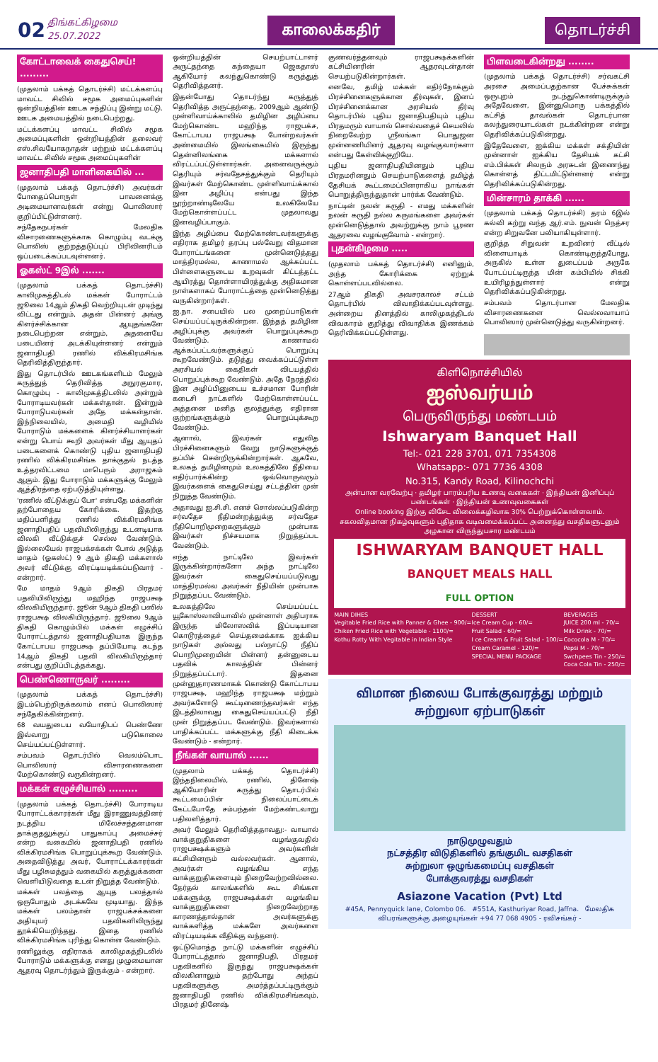02 திங்கட்கிழமை
25.07.2022
காலைக்கதிர் தொடர்ச்சி
கோட்டாவைக் கைதுசெய்! .........
(முதலாம் பக்கத் தொடர்ச்சி) மட்டக்களப்பு மாவட்ட சிவில் சமூக அமைப்புகளின் ஒன்றியத்தின் ஊடக சந்திப்பு இன்று மட்டு. ஊடக அமையத்தில் நடைபெற்றது.
மட்டக்களப்பு மாவட்ட சிவில் சமூக அமைப்புகளின் ஒன்றியத்தின் தலைவர் எஸ்.சிவயோகநாதன் மற்றும் மட்டக்களப்பு மாவட்ட சிவில் சமூக அமைப்புகளின்
ஜனாதிபதி மாளிகையில் ...
(முதலாம் பக்கத் தொடர்ச்சி) அவர்கள் போதைப்பொருள் பாவனைக்கு அடிமையானவர்கள் என்று பொலிஸார் குறிப்பிட்டுள்ளனர்.
சந்தேகநபர்கள் மேலதிக விசாரணைகளுக்காக கொழும்பு வடக்கு பொலிஸ் குற்றத்தடுப்புப் பிரிவினரிடம் ஒப்படைக்கப்படவுள்ளனர்.
ஓகஸ்ட் 9இல் .......
(முதலாம் பக்கத் தொடர்ச்சி) காலிமுகத்திடல் மக்கள் போராட்டம் ஜூலை 14ஆம் திகதி வெற்றியுடன் முடிந்து விட்டது என்றும், அதன் பின்னர் அங்கு கிளர்ச்சிக்கான ஆயுதங்களே நடைபெற்றன என்றும், அதனையே படையினர் அடக்கியுள்ளனர் என்றும் ஜனாதிபதி ரணில் விக்கிரமசிங்க தெரிவித்திருந்தார்.
இது தொடர்பில் ஊடகங்களிடம் மேலும் கருத்துத் தெரிவித்த அநுரகுமார, கொழும்பு - காலிமுகத்திடலில் அன்றும் போராடியவர்கள் மக்கள்தான். இன்றும் போராடுபவர்கள் அதே மக்கள்தான். இந்நிலையில், அமைதி வழியில் போராடும் மக்களைக் கிளர்ச்சியாளர்கள் என்று பொய் கூறி அவர்கள் மீது ஆயுதப் படைகளைக் கொண்டு புதிய ஜனாதிபதி ரணில் விக்கிரமசிங்க தாக்குதல் நடத்த உத்தரவிட்டமை மாபெரும் அராஜகம் ஆகும். இது போராடும் மக்களுக்கு மேலும் ஆத்திரத்தை ஏற்படுத்தியுள்ளது.
'ரணில் வீட்டுக்குப் போ' என்பதே மக்களின் தற்போதைய கோரிக்கை. இதற்கு மதிப்பளித்து ரணில் விக்கிரமசிங்க ஜனாதிபதிப் பதவியிலிருந்து உடனடியாக விலகி வீட்டுக்குச் செல்ல வேண்டும். இல்லையேல் ராஜபக்சக்கள் போல் அடுத்த மாதம் (ஓகஸ்ட்) 9 ஆம் திகதி மக்களால் அவர் வீட்டுக்கு விரட்டியடிக்கப்படுவார் - என்றார்.
மே மாதம் 9ஆம் திகதி பிரதமர் பதவியிலிருந்து மஹிந்த ராஜபக்ஷ விலகியிருந்தார். ஜூன் 9ஆம் திகதி பஸில் ராஜபக்ஷ விலகியிருந்தார். ஜூலை 9ஆம் திகதி கொழும்பில் மக்கள் எழுச்சிப் போராட்டத்தால் ஜனாதிபதியாக இருந்த கோட்டாபய ராஜபக்ஷ தப்பியோடி கடந்த 14ஆம் திகதி பதவி விலகியிருந்தார் என்பது குறிப்பிடத்தக்கது.
பெண்ணொருவர் .........
(முதலாம் பக்கத் தொடர்ச்சி) இடம்பெற்றிருக்கலாம் எனப் பொலிஸார் சந்தேகிக்கின்றனர்.
68 வயதுடைய வயோதிபப் பெண்ணே இவ்வாறு படுகொலை செய்யப்பட்டுள்ளார்.
சம்பவம் தொடர்பில் வெலம்பொட பொலிஸார் விசாரணைகளை மேற்கொண்டு வருகின்றனர்.
மக்கள் எழுச்சியால் .........
(முதலாம் பக்கத் தொடர்ச்சி) போராடிய போராட்டக்காரர்கள் மீது இராணுவத்தினர் நடத்திய மிலேச்சத்தனமான தாக்குதலுக்குப் பாதுகாப்பு அமைச்சர் என்ற வகையில் ஜனாதிபதி ரணில் விக்கிரமசிங்க பொறுப்புக்கூற வேண்டும். அதைவிடுத்து அவர், போராட்டக்காரர்கள் மீது பழிசுமத்தும் வகையில் கருத்துக்களை வெளியிடுவதை உடன் நிறுத்த வேண்டும்.
மக்கள் பலத்தை ஆயுத பலத்தால் ஒருபோதும் அடக்கவே முடியாது. இந்த மக்கள் பலம்தான் ராஜபக்சக்களை அதியுயர் பதவிகளிலிருந்து தூக்கியெறிந்தது. இதை ரணில் விக்கிரமசிங்க புரிந்து கொள்ள வேண்டும்.
ரணிலுக்கு எதிராகக் காலிமுகத்திடலில் போராடும் மக்களுக்கு எனது முழுமையான ஆதரவு தொடர்ந்தும் இருக்கும் - என்றார்.
ஒன்றியத்தின் செயற்பாட்டாளர் அருட்தந்தை கந்தையா ஜெகதாஸ் ஆகியோர் கலந்துகொண்டு கருத்துத் தெரிவித்தனர்.
இதன்போது தொடர்ந்து கருத்துத் தெரிவித்த அருட்தந்தை, 2009ஆம் ஆண்டு முள்ளிவாய்க்காலில் தமிழின அழிப்பை மேற்கொண்ட மஹிந்த ராஜபக்ச, கோட்டாபய ராஜபக்ஷ போன்றவர்கள் அண்மையில் இலங்கையில் இருந்து தென்னிலங்கை மக்களால் விரட்டப்பட்டுள்ளார்கள். அனைவருக்கும் தெரியும் சர்வதேசத்துக்கும் தெரியும் இவர்கள் மேற்கொண்ட முள்ளிவாய்க்கால் இன அழிப்பு என்பது இந்த நூற்றாண்டிலேயே உலகிலேயே மேற்கொள்ளப்பட்ட முதலாவது இனவழிப்பாகும்.
இந்த அழிப்பை மேற்கொண்டவர்களுக்கு எதிராக தமிழர் தரப்பு பல்வேறு விதமான போராட்டங்களை முன்னெடுத்தது மாத்திரமல்ல, காணாமல் ஆக்கப்பட்ட பிள்ளைகளுடைய உறவுகள் கிட்டத்தட்ட ஆயிரத்து தொள்ளாயிரத்துக்கு அதிகமான நாள்களாகப் போராட்டத்தை முன்னெடுத்து வருகின்றார்கள்.
ஐ.நா. சபையில் பல முறைப்பாடுகள் செய்யப்பட்டிருக்கின்றன. இந்தத் தமிழின அழிப்புக்கு அவர்கள் பொறுப்புக்கூற வேண்டும். காணாமல் ஆக்கப்பட்டவர்களுக்குப் பொறுப்பு கூறவேண்டும். தடுத்து வைக்கப்பட்டுள்ள அரசியல் கைதிகள் விடயத்தில் பொறுப்புக்கூற வேண்டும். அதே நேரத்தில் இன அழிப்பினுடைய உச்சமான போரின் கடைசி நாட்களில் மேற்கொள்ளப்பட்ட அத்தனை மனித குலத்துக்கு எதிரான குற்றங்களுக்கும் பொறுப்புக்கூற வேண்டும்.
ஆனால், இவர்கள் எதுவித பிரச்சினைகளும் வேறு நாடுகளுக்குத் தப்பிச் சென்றிருக்கின்றார்கள். ஆகவே, உலகத் தமிழினமும் உலகத்திலே நீதியை எதிர்பார்க்கின்ற ஒவ்வொருவரும் இவர்களைக் கைதுசெய்து சட்டத்தின் முன் நிறுத்த வேண்டும்.
அதாவது ஐ.சி.சி. எனச் சொல்லப்படுகின்ற சர்வதேச நீதிமன்றத்துக்கு சர்வதேச நீதிபொறிமுறைகளுக்கும் முன்பாக இவர்கள் நிச்சயமாக நிறுத்தப்பட வேண்டும்.
எந்த நாட்டிலே இவர்கள் இருக்கின்றார்களோ அந்த நாட்டிலே இவர்கள் கைதுசெய்யப்படுவது மாத்திரமல்ல அவர்கள் நீதியின் முன்பாக நிறுத்தப்பட வேண்டும்.
உலகத்திலே செய்யப்பட்ட யூகோஸ்லாவியாவில் முன்னாள் அதிபராக இருந்த மிலோஸவிக் இப்படியான கொடூரத்தைச் செய்தமைக்காக ஐக்கிய நாடுகள் அல்லது பல்நாட்டு நீதிப் பொறிமுறையின் பின்னர் தன்னுடைய பதவிக் காலத்தின் பின்னர் நிறுத்தப்பட்டார். இதனை முன்னுதாரணமாகக் கொண்டு கோட்டாபய ராஜபக்ஷ, மஹிந்த ராஜபக்ஷ மற்றும் அவர்களோடு கூட்டிணைந்தவர்கள் எந்த இடத்திலாவது கைதுசெய்யப்பட்டு நீதி முன் நிறுத்தப்பட வேண்டும். இவர்களால் பாதிக்கப்பட்ட மக்களுக்கு நீதி கிடைக்க வேண்டும் - என்றார்.
நீங்கள் வாயால் ......
(முதலாம் பக்கத் தொடர்ச்சி) இந்தநிலையில், ரணில், தினேஷ் ஆகியோரின் கருத்து தொடர்பில் கூட்டமைப்பின் நிலைப்பாட்டைக் கேட்டபோதே சம்பந்தன் மேற்கண்டவாறு பதிலளித்தார்.
அவர் மேலும் தெரிவித்ததாவது:- வாயால் வாக்குறுதிகளை வழங்குவதில் ராஜபக்ஷக்களும் அவர்களின் கட்சியினரும் வல்லவர்கள். ஆனால், அவர்கள் வழங்கிய எந்த வாக்குறுதிகளையும் நிறைவேற்றவில்லை. தேர்தல் காலங்களில் கூட சிங்கள மக்களுக்கு ராஜபக்ஷக்கள் வழங்கிய வாக்குறுதிகளை நிறைவேற்றாத காரணத்தால்தான் அவர்களுக்கு வாக்களித்த மக்களே அவர்களை விரட்டியடிக்க வீதிக்கு வந்தனர்.
ஒட்டுமொத்த நாட்டு மக்களின் எழுச்சிப் போராட்டத்தால் ஜனாதிபதி, பிரதமர் பதவிகளில் இருந்து ராஜபக்ஷக்கள் விலகினாலும் தற்போது அந்தப் பதவிகளுக்கு அமர்த்தப்பட்டிருக்கும் ஜனாதிபதி ரணில் விக்கிரமசிங்கவும், பிரதமர் தினேஷ்
குணவர்த்தனவும் ராஜபக்ஷக்களின் கட்சியினரின் ஆதரவுடன்தான் செயற்படுகின்றார்கள்.
எனவே, தமிழ் மக்கள் எதிர்நோக்கும் பிரச்சினைகளுக்கான தீர்வுகள், இனப் பிரச்சினைக்கான அரசியல் தீர்வு தொடர்பில் புதிய ஜனாதிபதியும் புதிய பிரதமரும் வாயால் சொல்வதைச் செயலில் நிறைவேற்ற ஸ்ரீலங்கா பொதுஜன முன்னணியினர் ஆதரவு வழங்குவார்களா என்பது கேள்விக்குறியே.
புதிய ஜனாதிபதியினதும் புதிய பிரதமரினதும் செயற்பாடுகளைத் தமிழ்த் தேசியக் கூட்டமைப்பினராகிய நாங்கள் பொறுத்திருந்துதான் பார்க்க வேண்டும்.
நாட்டின் நலன் கருதி - எமது மக்களின் நலன் கருதி நல்ல கருமங்களை அவர்கள் முன்னெடுத்தால் அவற்றுக்கு நாம் பூரண ஆதரவை வழங்குவோம் - என்றார்.
புதன்கிழமை .....
(முதலாம் பக்கத் தொடர்ச்சி) எனினும், அந்த கோரிக்கை ஏற்றுக் கொள்ளப்படவில்லை.
27ஆம் திகதி அவசரகாலச் சட்டம் தொடர்பில் விவாதிக்கப்படவுள்ளது. அன்றைய தினத்தில் காலிமுகத்திடல் விவகாரம் குறித்து விவாதிக்க இணக்கம் தெரிவிக்கப்பட்டுள்ளது.
பிளவடைகின்றது ........
(முதலாம் பக்கத் தொடர்ச்சி) சர்வகட்சி அரசை அமைப்பதற்கான பேச்சுக்கள் ஒருபுறம் நடந்துகொண்டிருக்கும் அதேவேளை, இன்னுமொரு பக்கத்தில் கட்சித் தாவல்கள் தொடர்பான கலந்துரையாடல்கள் நடக்கின்றன என்று தெரிவிக்கப்படுகின்றது.
இதேவேளை, ஐக்கிய மக்கள் சக்தியின் முன்னாள் ஐக்கிய தேசியக் கட்சி எம்.பிக்கள் சிலரும் அரசுடன் இணைந்து கொள்ளத் திட்டமிட்டுள்ளனர் என்று தெரிவிக்கப்படுகின்றது.
மின்சாரம் தாக்கி ......
(முதலாம் பக்கத் தொடர்ச்சி) தரம் 6இல் கல்வி கற்று வந்த ஆர்.எம். நுவன் நெத்சர என்ற சிறுவனே பலியாகியுள்ளார்.
குறித்த சிறுவன் உறவினர் வீட்டில் விளையாடிக் கொண்டிருந்தபோது, அருகில் உள்ள துடைப்பம் அருகே போடப்பட்டிருந்த மின் கம்பியில் சிக்கி உயிரிழந்துள்ளார் என்று தெரிவிக்கப்படுகின்றது.
சம்பவம் தொடர்பான மேலதிக விசாரணைகளை வெல்லவாயாப் பொலிஸார் முன்னெடுத்து வருகின்றனர்.
கிளிநொச்சியில்
ஐஸ்வர்யம்
பெருவிருந்து மண்டபம்
Ishwaryam Banquet Hall
Tel:- 021 228 3701, 071 7354308
Whatsapp:- 071 7736 4308
No.315, Kandy Road, Kilinochchi
அன்பான வரவேற்பு · தமிழர் பாரம்பரிய உணவு வகைகள் · இந்தியன் இனிப்புப் பண்டங்கள் · இந்தியன் உணவுவகைகள்
Online booking இற்கு விசேட விலைக்கழிவாக 30% பெற்றுக்கொள்ளலாம்.
சகலவிதமான நிகழ்வுகளும் புதிதாக வடிவமைக்கப்பட்ட அனைத்து வசதிகளுடனும் அழகான விருந்துபசார மண்டபம்
ISHWARYAM BANQUET HALL
BANQUET MEALS HALL
FULL OPTION
MAIN DIHES
Vegitable Fried Rice with Panner & Ghee - 900/=
Chiken Fried Rice with Vegetable - 1100/=
Kothu Rotty With Vegitable in Indian Style
DESSERT
Ice Cream Cup - 60/=
Fruit Salad - 60/=
I ce Cream & Fruit Salad - 100/=
Cream Caramel - 120/=
SPECIAL MENU PACKAGE
BEVERAGES
JUICE 200 ml - 70/=
Milk Drink - 70/=
Cococola M - 70/=
Pepsi M - 70/=
Swchpees Tin - 250/=
Coca Cola Tin - 250/=
விமான நிலைய போக்குவரத்து மற்றும் சுற்றுலா ஏற்பாடுகள்
நாடுமுழுவதும்
நட்சத்திர விடுதிகளில் தங்குமிட வசதிகள்
சுற்றுலா ஒழுங்கமைப்பு வசதிகள்
போக்குவரத்து வசதிகள்
Asiazone Vacation (Pvt) Ltd
#45A, Pennyquick lane, Colombo 06. #551A, Kasthuriyar Road, Jaffna. மேலதிக விபரங்களுக்கு அழையுங்கள் +94 77 068 4905 - ரவிசங்கர் -